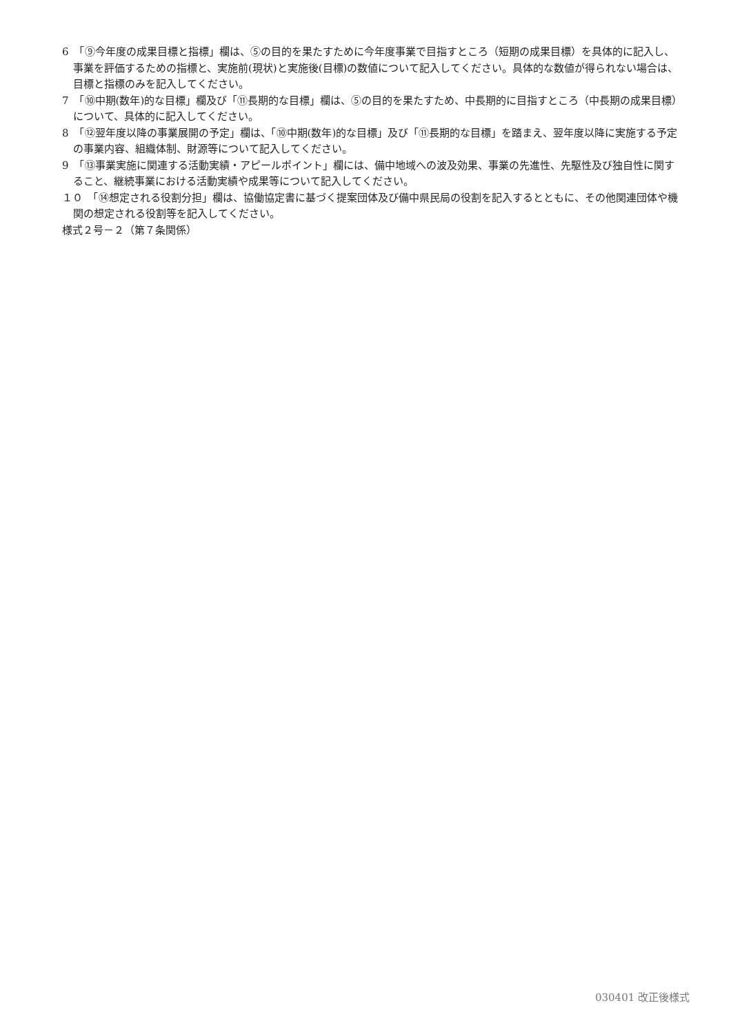6　「⑨今年度の成果目標と指標」欄は、⑤の目的を果たすために今年度事業で目指すところ（短期の成果目標）を具体的に記入し、事業を評価するための指標と、実施前(現状)と実施後(目標)の数値について記入してください。具体的な数値が得られない場合は、目標と指標のみを記入してください。
7　「⑩中期(数年)的な目標」欄及び「⑪長期的な目標」欄は、⑤の目的を果たすため、中長期的に目指すところ（中長期の成果目標）について、具体的に記入してください。
8　「⑫翌年度以降の事業展開の予定」欄は、「⑩中期(数年)的な目標」及び「⑪長期的な目標」を踏まえ、翌年度以降に実施する予定の事業内容、組織体制、財源等について記入してください。
9　「⑬事業実施に関連する活動実績・アピールポイント」欄には、備中地域への波及効果、事業の先進性、先駆性及び独自性に関すること、継続事業における活動実績や成果等について記入してください。
１０　「⑭想定される役割分担」欄は、協働協定書に基づく提案団体及び備中県民局の役割を記入するとともに、その他関連団体や機関の想定される役割等を記入してください。
様式２号－２（第７条関係）
030401 改正後様式